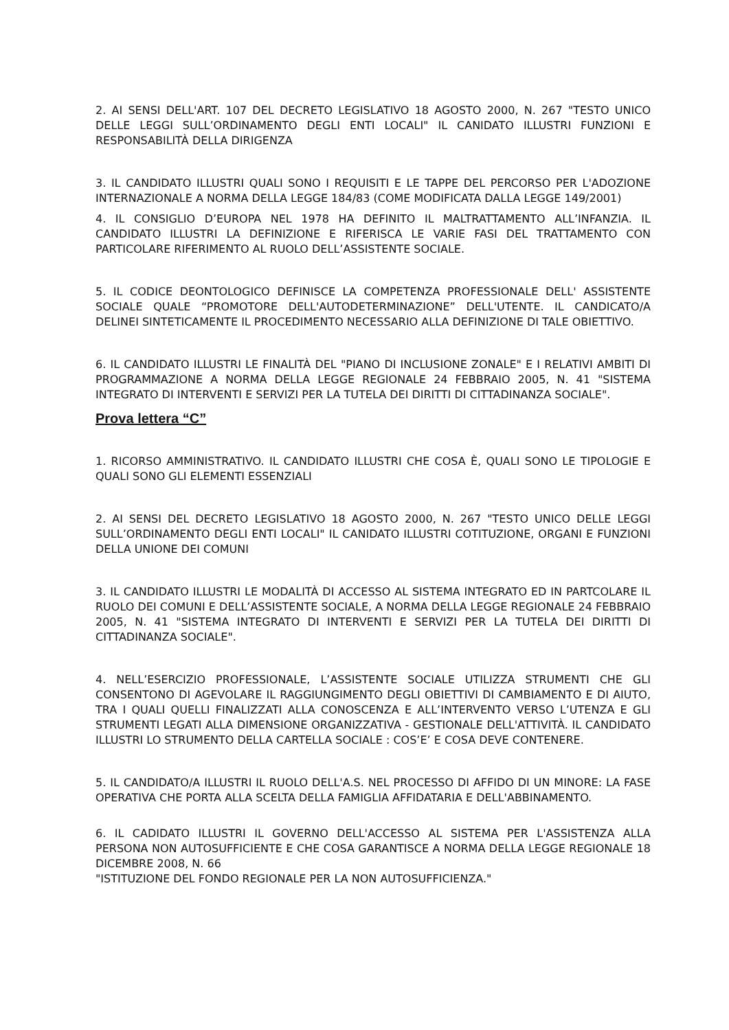2. AI SENSI DELL'ART. 107 DEL DECRETO LEGISLATIVO 18 AGOSTO 2000, N. 267 "TESTO UNICO DELLE LEGGI SULL’ORDINAMENTO DEGLI ENTI LOCALI" IL CANIDATO ILLUSTRI FUNZIONI E RESPONSABILITÀ DELLA DIRIGENZA
3. IL CANDIDATO ILLUSTRI QUALI SONO I REQUISITI E LE TAPPE DEL PERCORSO PER L'ADOZIONE INTERNAZIONALE A NORMA DELLA LEGGE 184/83 (COME MODIFICATA DALLA LEGGE 149/2001)
4. IL CONSIGLIO D’EUROPA NEL 1978 HA DEFINITO IL MALTRATTAMENTO ALL’INFANZIA. IL CANDIDATO ILLUSTRI LA DEFINIZIONE E RIFERISCA LE VARIE FASI DEL TRATTAMENTO CON PARTICOLARE RIFERIMENTO AL RUOLO DELL’ASSISTENTE SOCIALE.
5. IL CODICE DEONTOLOGICO DEFINISCE LA COMPETENZA PROFESSIONALE DELL' ASSISTENTE SOCIALE QUALE “PROMOTORE DELL'AUTODETERMINAZIONE” DELL'UTENTE. IL CANDICATO/A DELINEI SINTETICAMENTE IL PROCEDIMENTO NECESSARIO ALLA DEFINIZIONE DI TALE OBIETTIVO.
6. IL CANDIDATO ILLUSTRI LE FINALITÀ DEL "PIANO DI INCLUSIONE ZONALE" E I RELATIVI AMBITI DI PROGRAMMAZIONE A NORMA DELLA LEGGE REGIONALE 24 FEBBRAIO 2005, N. 41 "SISTEMA INTEGRATO DI INTERVENTI E SERVIZI PER LA TUTELA DEI DIRITTI DI CITTADINANZA SOCIALE".
Prova lettera “C”
1. RICORSO AMMINISTRATIVO. IL CANDIDATO ILLUSTRI CHE COSA È, QUALI SONO LE TIPOLOGIE E QUALI SONO GLI ELEMENTI ESSENZIALI
2. AI SENSI DEL DECRETO LEGISLATIVO 18 AGOSTO 2000, N. 267 "TESTO UNICO DELLE LEGGI SULL’ORDINAMENTO DEGLI ENTI LOCALI" IL CANIDATO ILLUSTRI COTITUZIONE, ORGANI E FUNZIONI DELLA UNIONE DEI COMUNI
3. IL CANDIDATO ILLUSTRI LE MODALITÀ DI ACCESSO AL SISTEMA INTEGRATO ED IN PARTCOLARE IL RUOLO DEI COMUNI E DELL’ASSISTENTE SOCIALE, A NORMA DELLA LEGGE REGIONALE 24 FEBBRAIO 2005, N. 41 "SISTEMA INTEGRATO DI INTERVENTI E SERVIZI PER LA TUTELA DEI DIRITTI DI CITTADINANZA SOCIALE".
4. NELL’ESERCIZIO PROFESSIONALE, L’ASSISTENTE SOCIALE UTILIZZA STRUMENTI CHE GLI CONSENTONO DI AGEVOLARE IL RAGGIUNGIMENTO DEGLI OBIETTIVI DI CAMBIAMENTO E DI AIUTO, TRA I QUALI QUELLI FINALIZZATI ALLA CONOSCENZA E ALL’INTERVENTO VERSO L’UTENZA E GLI STRUMENTI LEGATI ALLA DIMENSIONE ORGANIZZATIVA - GESTIONALE DELL'ATTIVITÀ. IL CANDIDATO ILLUSTRI LO STRUMENTO DELLA CARTELLA SOCIALE : COS’E’ E COSA DEVE CONTENERE.
5. IL CANDIDATO/A ILLUSTRI IL RUOLO DELL'A.S. NEL PROCESSO DI AFFIDO DI UN MINORE: LA FASE OPERATIVA CHE PORTA ALLA SCELTA DELLA FAMIGLIA AFFIDATARIA E DELL'ABBINAMENTO.
6. IL CADIDATO ILLUSTRI IL GOVERNO DELL'ACCESSO AL SISTEMA PER L'ASSISTENZA ALLA PERSONA NON AUTOSUFFICIENTE E CHE COSA GARANTISCE A NORMA DELLA LEGGE REGIONALE 18 DICEMBRE 2008, N. 66
"ISTITUZIONE DEL FONDO REGIONALE PER LA NON AUTOSUFFICIENZA."